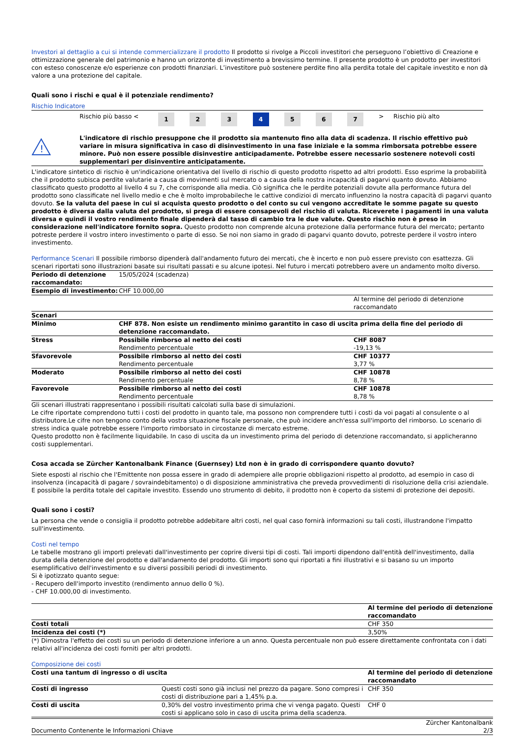Investori al dettaglio a cui si intende commercializzare il prodotto Il prodotto si rivolge a Piccoli investitori che perseguono l’obiettivo di Creazione e ottimizzazione generale del patrimonio e hanno un orizzonte di investimento a brevissimo termine. Il presente prodotto è un prodotto per investitori con esteso conoscenze e/o esperienze con prodotti finanziari. L’investitore può sostenere perdite fino alla perdita totale del capitale investito e non dà valore a una protezione del capitale.
Quali sono i rischi e qual è il potenziale rendimento?
Rischio Indicatore
| | Rischio più basso | < | 1 | 2 | 3 | 4 | 5 | 6 | 7 | > | Rischio più alto |
!
L'indicatore di rischio presuppone che il prodotto sia mantenuto fino alla data di scadenza. Il rischio effettivo può variare in misura significativa in caso di disinvestimento in una fase iniziale e la somma rimborsata potrebbe essere minore. Può non essere possible disinvestire anticipadamente. Potrebbe essere necessario sostenere notevoli costi supplementari per disinventire anticipatamente.
L'indicatore sintetico di rischio è un'indicazione orientativa del livello di rischio di questo prodotto rispetto ad altri prodotti. Esso esprime la probabilità che il prodotto subisca perdite valutarie a causa di movimenti sul mercato o a causa della nostra incapacità di pagarvi quanto dovuto. Abbiamo classificato questo prodotto al livello 4 su 7, che corrisponde alla media. Ciò significa che le perdite potenziali dovute alla performance futura del prodotto sono classificate nel livello medio e che è molto improbabileche le cattive condizioi di mercato influenzino la nostra capacità di pagarvi quanto dovuto. Se la valuta del paese in cui si acquista questo prodotto o del conto su cui vengono accreditate le somme pagate su questo prodotto è diversa dalla valuta del prodotto, si prega di essere consapevoli del rischio di valuta. Riceverete i pagamenti in una valuta diversa e quindi il vostro rendimento finale dipenderà dal tasso di cambio tra le due valute. Questo rischio non è preso in considerazione nell'indicatore fornito sopra. Questo prodotto non comprende alcuna protezione dalla performance futura del mercato; pertanto potreste perdere il vostro intero investimento o parte di esso. Se noi non siamo in grado di pagarvi quanto dovuto, potreste perdere il vostro intero investimento.
Performance Scenari Il possibile rimborso dipenderà dall'andamento futuro dei mercati, che è incerto e non può essere previsto con esattezza. Gli scenari riportati sono illustrazioni basate sui risultati passati e su alcune ipotesi. Nel futuro i mercati potrebbero avere un andamento molto diverso.
| Periodo di detenzione raccomandato: | 15/05/2024 (scadenza) | |
| Esempio di investimento: | CHF 10.000,00 | |
| | | Al termine del periodo di detenzione raccomandato |
| Scenari | | |
| Minimo | CHF 878. Non esiste un rendimento minimo garantito in caso di uscita prima della fine del periodo di detenzione raccomandato. | |
| Stress | Possibile rimborso al netto dei costi Rendimento percentuale | CHF 8087 -19,13 % |
| Sfavorevole | Possibile rimborso al netto dei costi Rendimento percentuale | CHF 10377 3,77 % |
| Moderato | Possibile rimborso al netto dei costi Rendimento percentuale | CHF 10878 8,78 % |
| Favorevole | Possibile rimborso al netto dei costi Rendimento percentuale | CHF 10878 8,78 % |
Gli scenari illustrati rappresentano i possibili risultati calcolati sulla base di simulazioni.
Le cifre riportate comprendono tutti i costi del prodotto in quanto tale, ma possono non comprendere tutti i costi da voi pagati al consulente o al distributore.Le cifre non tengono conto della vostra situazione fiscale personale, che può incidere anch'essa sull'importo del rimborso. Lo scenario di stress indica quale potrebbe essere l'importo rimborsato in circostanze di mercato estreme.
Questo prodotto non è facilmente liquidabile. In caso di uscita da un investimento prima del periodo di detenzione raccomandato, si applicheranno costi supplementari.
Cosa accada se Zürcher Kantonalbank Finance (Guernsey) Ltd non è in grado di corrispondere quanto dovuto?
Siete esposti al rischio che l'Emittente non possa essere in grado di adempiere alle proprie obbligazioni rispetto al prodotto, ad esempio in caso di insolvenza (incapacità di pagare / sovraindebitamento) o di disposizione amministrativa che preveda provvedimenti di risoluzione della crisi aziendale. E possibile la perdita totale del capitale investito. Essendo uno strumento di debito, il prodotto non è coperto da sistemi di protezione dei depositi.
Quali sono i costi?
La persona che vende o consiglia il prodotto potrebbe addebitare altri costi, nel qual caso fornirà informazioni su tali costi, illustrandone l'impatto sull'investimento.
Costi nel tempo
Le tabelle mostrano gli importi prelevati dall'investimento per coprire diversi tipi di costi. Tali importi dipendono dall'entità dell'investimento, dalla durata della detenzione del prodotto e dall'andamento del prodotto. Gli importi sono qui riportati a fini illustrativi e si basano su un importo esemplificativo dell'investimento e su diversi possibili periodi di investimento.
Si è ipotizzato quanto segue:
- Recupero dell'importo investito (rendimento annuo dello 0 %).
- CHF 10.000,00 di investimento.
| | Al termine del periodo di detenzione raccomandato |
| Costi totali | CHF 350 |
| Incidenza dei costi (*) | 3,50% |
(*) Dimostra l'effetto dei costi su un periodo di detenzione inferiore a un anno. Questa percentuale non può essere direttamente confrontata con i dati relativi all'incidenza dei costi forniti per altri prodotti.
Composizione dei costi
| Costi una tantum di ingresso o di uscita | | Al termine del periodo di detenzione raccomandato |
| Costi di ingresso | Questi costi sono già inclusi nel prezzo da pagare. Sono compresi i costi di distribuzione pari a 1,45% p.a. | CHF 350 |
| Costi di uscita | 0,30% del vostro investimento prima che vi venga pagato. Questi costi si applicano solo in caso di uscita prima della scadenza. | CHF 0 |
Documento Contenente le Informazioni Chiave Zürcher Kantonalbank
2/3